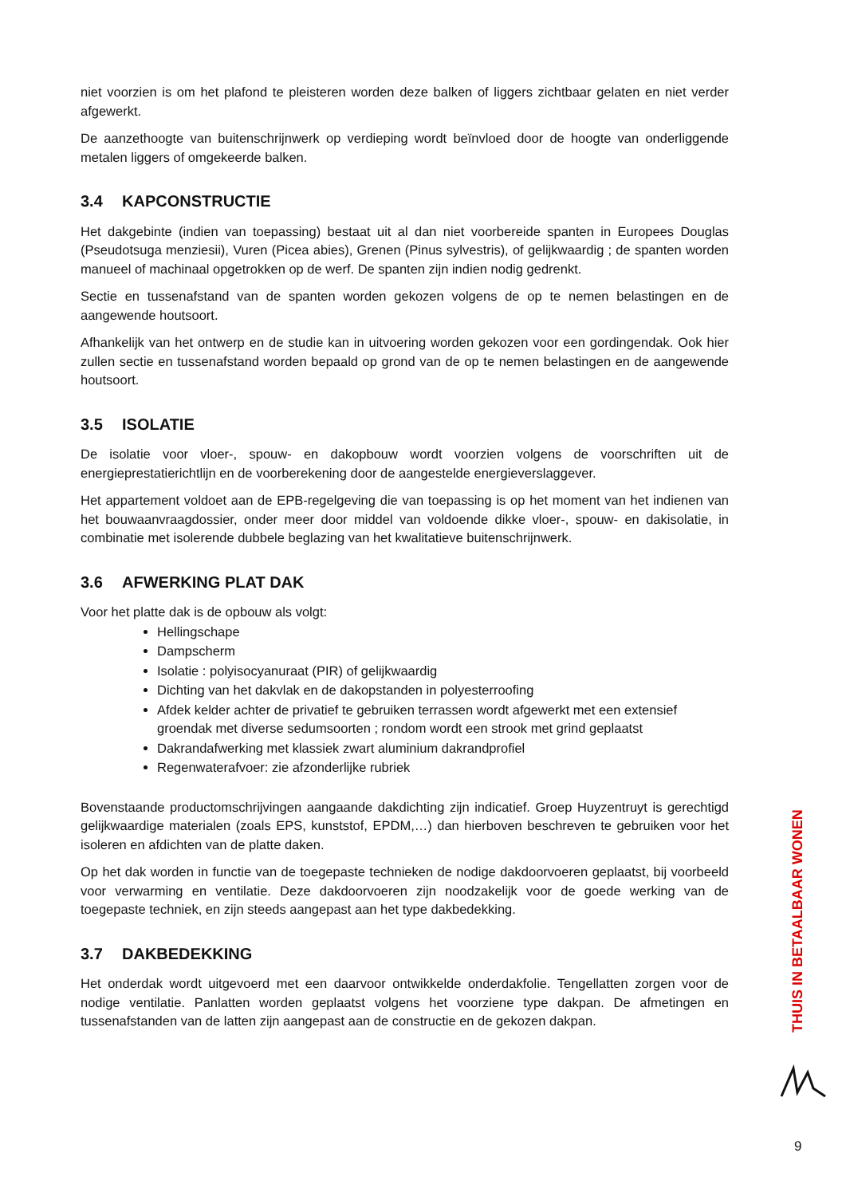niet voorzien is om het plafond te pleisteren worden deze balken of liggers zichtbaar gelaten en niet verder afgewerkt.
De aanzethoogte van buitenschrijnwerk op verdieping wordt beïnvloed door de hoogte van onderliggende metalen liggers of omgekeerde balken.
3.4 KAPCONSTRUCTIE
Het dakgebinte (indien van toepassing) bestaat uit al dan niet voorbereide spanten in Europees Douglas (Pseudotsuga menziesii), Vuren (Picea abies), Grenen (Pinus sylvestris), of gelijkwaardig ; de spanten worden manueel of machinaal opgetrokken op de werf. De spanten zijn indien nodig gedrenkt.
Sectie en tussenafstand van de spanten worden gekozen volgens de op te nemen belastingen en de aangewende houtsoort.
Afhankelijk van het ontwerp en de studie kan in uitvoering worden gekozen voor een gordingendak. Ook hier zullen sectie en tussenafstand worden bepaald op grond van de op te nemen belastingen en de aangewende houtsoort.
3.5 ISOLATIE
De isolatie voor vloer-, spouw- en dakopbouw wordt voorzien volgens de voorschriften uit de energieprestatierichtlijn en de voorberekening door de aangestelde energieverslaggever.
Het appartement voldoet aan de EPB-regelgeving die van toepassing is op het moment van het indienen van het bouwaanvraagdossier, onder meer door middel van voldoende dikke vloer-, spouw- en dakisolatie, in combinatie met isolerende dubbele beglazing van het kwalitatieve buitenschrijnwerk.
3.6 AFWERKING PLAT DAK
Voor het platte dak is de opbouw als volgt:
Hellingschape
Dampscherm
Isolatie : polyisocyanuraat (PIR) of gelijkwaardig
Dichting van het dakvlak en de dakopstanden in polyesterroofing
Afdek kelder achter de privatief te gebruiken terrassen wordt afgewerkt met een extensief groendak met diverse sedumsoorten ; rondom wordt een strook met grind geplaatst
Dakrandafwerking met klassiek zwart aluminium dakrandprofiel
Regenwaterafvoer: zie afzonderlijke rubriek
Bovenstaande productomschrijvingen aangaande dakdichting zijn indicatief. Groep Huyzentruyt is gerechtigd gelijkwaardige materialen (zoals EPS, kunststof, EPDM,…) dan hierboven beschreven te gebruiken voor het isoleren en afdichten van de platte daken.
Op het dak worden in functie van de toegepaste technieken de nodige dakdoorvoeren geplaatst, bij voorbeeld voor verwarming en ventilatie. Deze dakdoorvoeren zijn noodzakelijk voor de goede werking van de toegepaste techniek, en zijn steeds aangepast aan het type dakbedekking.
3.7 DAKBEDEKKING
Het onderdak wordt uitgevoerd met een daarvoor ontwikkelde onderdakfolie. Tengellatten zorgen voor de nodige ventilatie. Panlatten worden geplaatst volgens het voorziene type dakpan. De afmetingen en tussenafstanden van de latten zijn aangepast aan de constructie en de gekozen dakpan.
THUIS IN BETAALBAAR WONEN
9